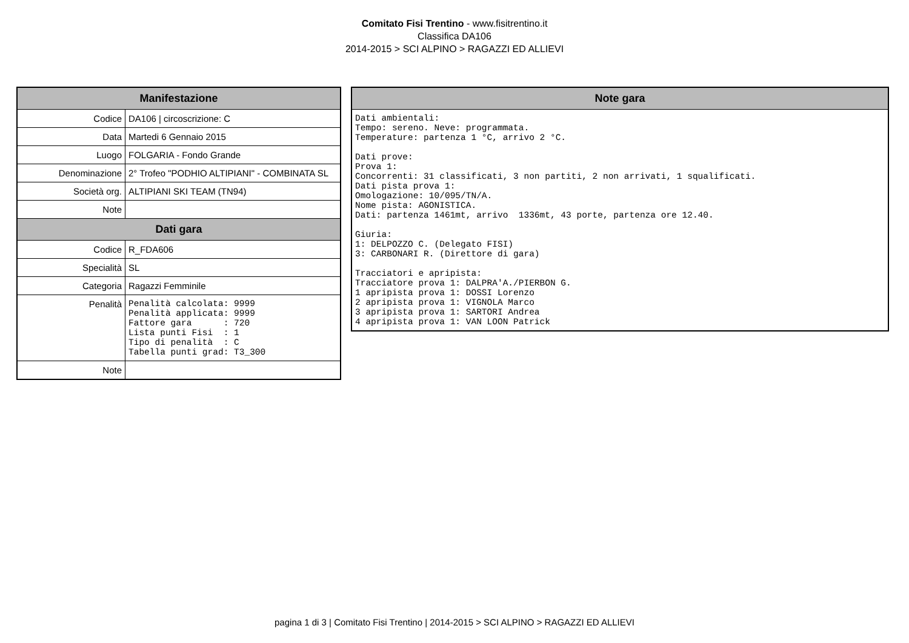Comitato Fisi Trentino - www.fisitrentino.it
Classifica DA106
2014-2015 > SCI ALPINO > RAGAZZI ED ALLIEVI
| Manifestazione | |
| --- | --- |
| Codice | DA106 / circoscrizione: C |
| Data | Martedi 6 Gennaio 2015 |
| Luogo | FOLGARIA - Fondo Grande |
| Denominazione | 2° Trofeo "PODHIO ALTIPIANI" - COMBINATA SL |
| Società org. | ALTIPIANI SKI TEAM (TN94) |
| Note | |
| Dati gara | |
| Codice | R_FDA606 |
| Specialità | SL |
| Categoria | Ragazzi Femminile |
| Penalità | Penalità calcolata: 9999 Penalità applicata: 9999 Fattore gara : 720 Lista punti Fisi : 1 Tipo di penalità : C Tabella punti grad: T3_300 |
| Note | |
| Note gara |
| --- |
| Dati ambientali: Tempo: sereno. Neve: programmata. Temperature: partenza 1 °C, arrivo 2 °C. Dati prove: Prova 1: Concorrenti: 31 classificati, 3 non partiti, 2 non arrivati, 1 squalificati. Dati pista prova 1: Omologazione: 10/095/TN/A. Nome pista: AGONISTICA. Dati: partenza 1461mt, arrivo 1336mt, 43 porte, partenza ore 12.40. Giuria: 1: DELPOZZO C. (Delegato FISI) 3: CARBONARI R. (Direttore di gara) Tracciatori e apripista: Tracciatore prova 1: DALPRA'A./PIERBON G. 1 apripista prova 1: DOSSI Lorenzo 2 apripista prova 1: VIGNOLA Marco 3 apripista prova 1: SARTORI Andrea 4 apripista prova 1: VAN LOON Patrick |
pagina 1 di 3 | Comitato Fisi Trentino | 2014-2015 > SCI ALPINO > RAGAZZI ED ALLIEVI